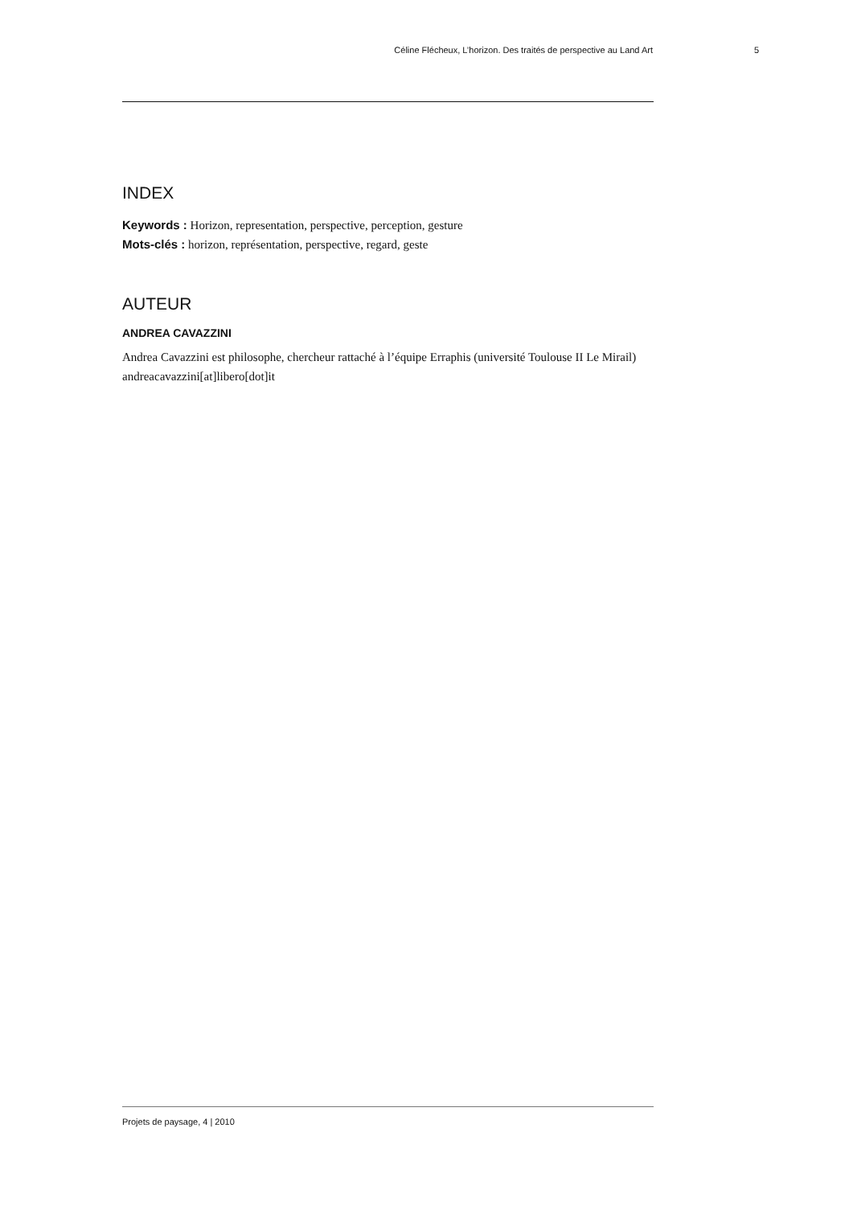Céline Flécheux, L’horizon. Des traités de perspective au Land Art 5
INDEX
Keywords : Horizon, representation, perspective, perception, gesture
Mots-clés : horizon, représentation, perspective, regard, geste
AUTEUR
ANDREA CAVAZZINI
Andrea Cavazzini est philosophe, chercheur rattaché à l’équipe Erraphis (université Toulouse II Le Mirail)
andreacavazzini[at]libero[dot]it
Projets de paysage, 4 | 2010